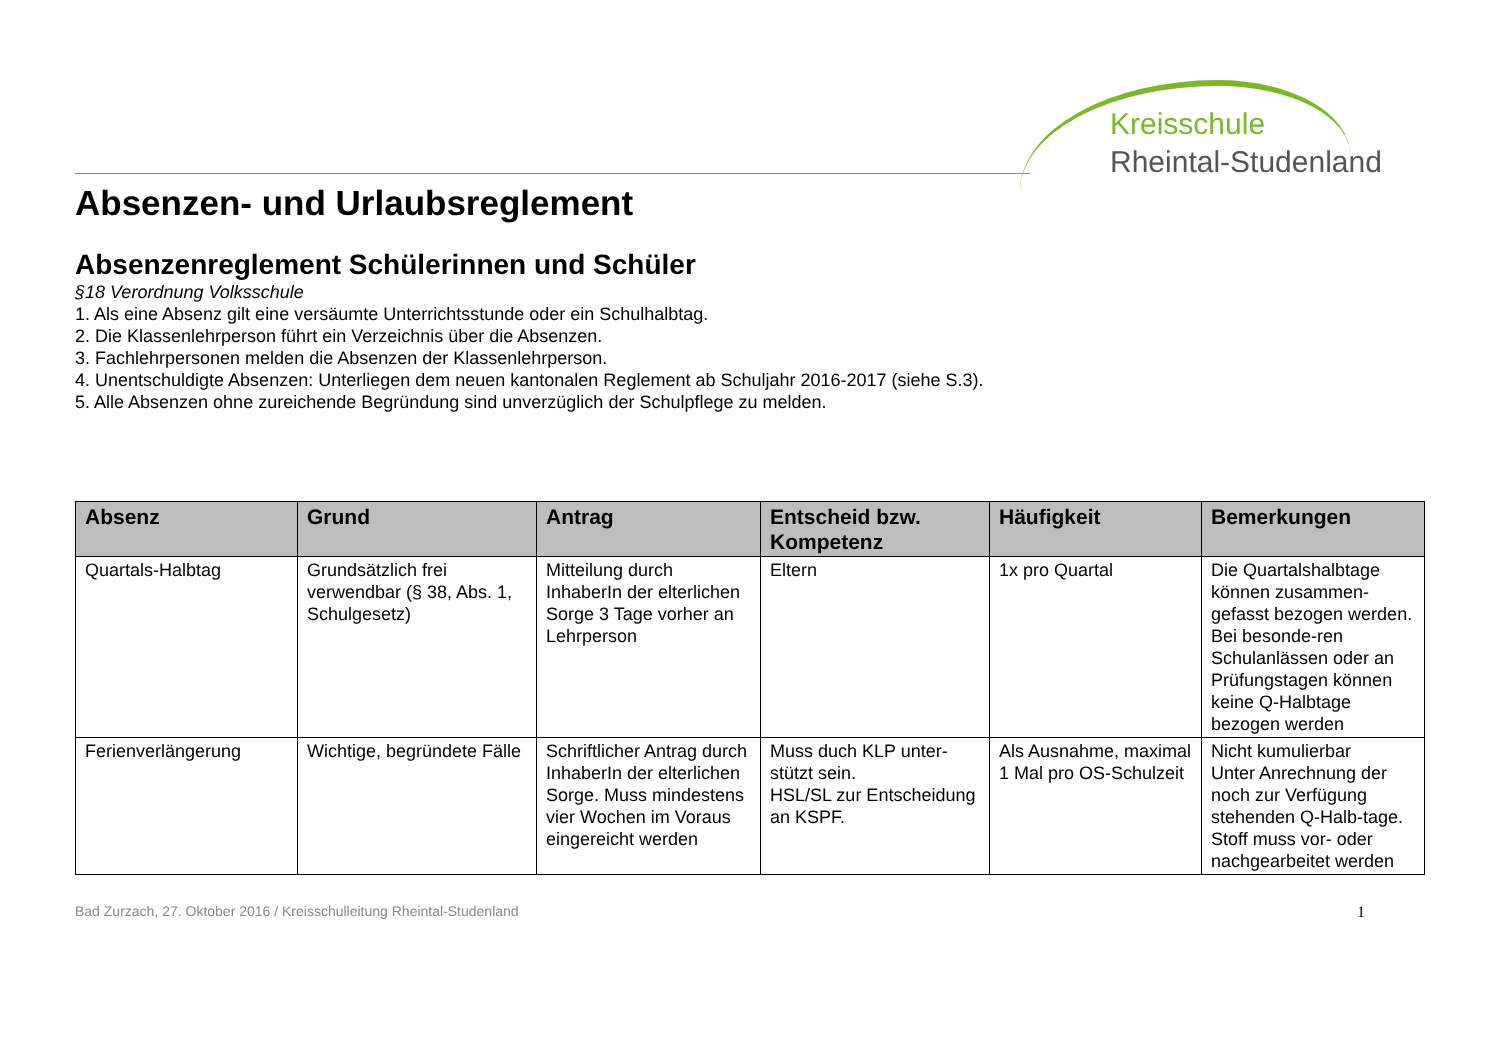Kreisschule
Rheintal-Studenland
Absenzen- und Urlaubsreglement
Absenzenreglement Schülerinnen und Schüler
§18 Verordnung Volksschule
1. Als eine Absenz gilt eine versäumte Unterrichtsstunde oder ein Schulhalbtag.
2. Die Klassenlehrperson führt ein Verzeichnis über die Absenzen.
3. Fachlehrpersonen melden die Absenzen der Klassenlehrperson.
4. Unentschuldigte Absenzen: Unterliegen dem neuen kantonalen Reglement ab Schuljahr 2016-2017 (siehe S.3).
5. Alle Absenzen ohne zureichende Begründung sind unverzüglich der Schulpflege zu melden.
| Absenz | Grund | Antrag | Entscheid bzw. Kompetenz | Häufigkeit | Bemerkungen |
| --- | --- | --- | --- | --- | --- |
| Quartals-Halbtag | Grundsätzlich frei verwendbar (§ 38, Abs. 1, Schulgesetz) | Mitteilung durch InhaberIn der elterlichen Sorge 3 Tage vorher an Lehrperson | Eltern | 1x pro Quartal | Die Quartalshalbtage können zusammen-gefasst bezogen werden. Bei besonde-ren Schulanlässen oder an Prüfungstagen können keine Q-Halbtage bezogen werden |
| Ferienverlängerung | Wichtige, begründete Fälle | Schriftlicher Antrag durch InhaberIn der elterlichen Sorge. Muss mindestens vier Wochen im Voraus eingereicht werden | Muss duch KLP unter-stützt sein. HSL/SL zur Entscheidung an KSPF. | Als Ausnahme, maximal 1 Mal pro OS-Schulzeit | Nicht kumulierbar Unter Anrechnung der noch zur Verfügung stehenden Q-Halb-tage. Stoff muss vor- oder nachgearbeitet werden |
Bad Zurzach, 27. Oktober 2016 / Kreisschulleitung Rheintal-Studenland 1